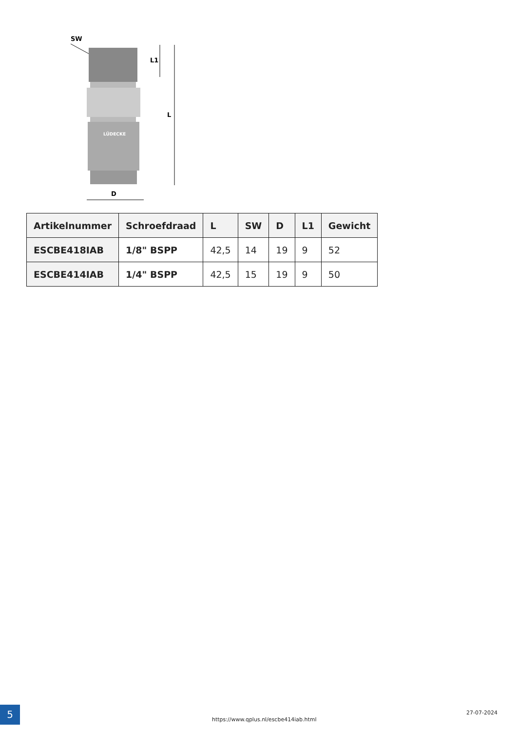SW
LÜDECKE
L1
L
D
| Artikelnummer | Schroefdraad | L | SW | D | L1 | Gewicht |
| --- | --- | --- | --- | --- | --- | --- |
| ESCBE418IAB | 1/8" BSPP | 42,5 | 14 | 19 | 9 | 52 |
| ESCBE414IAB | 1/4" BSPP | 42,5 | 15 | 19 | 9 | 50 |
5
https://www.qplus.nl/escbe414iab.html
27-07-2024